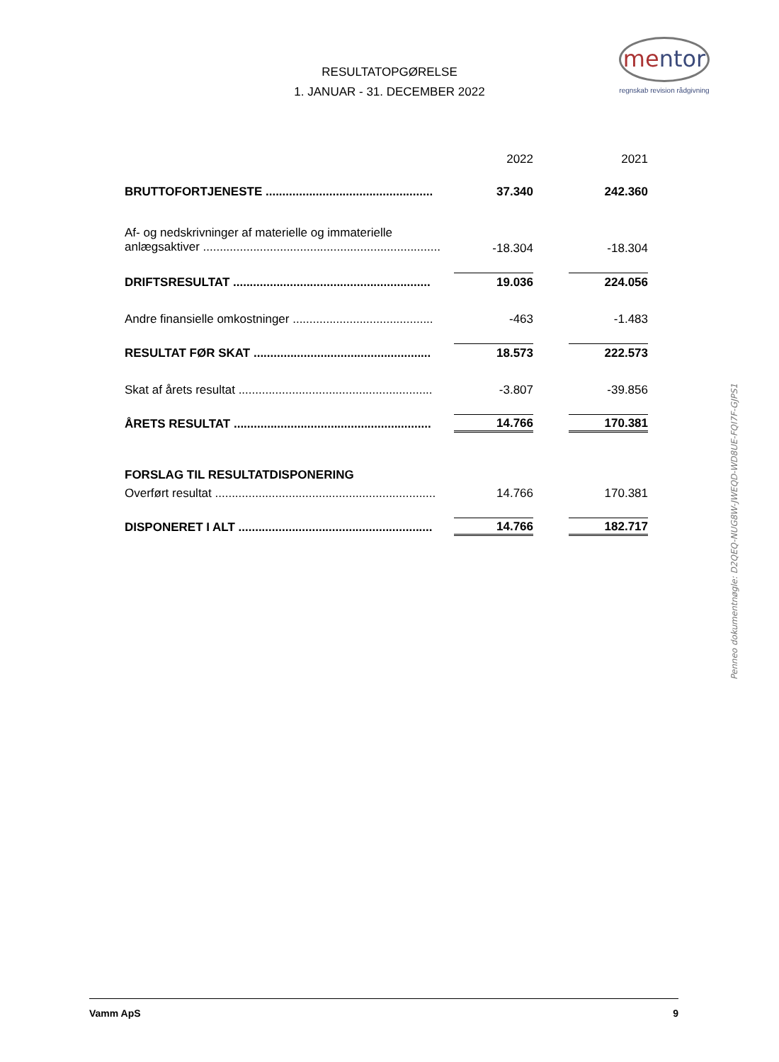RESULTATOPGØRELSE
1. JANUAR - 31. DECEMBER 2022
mentor
regnskab revision rådgivning
| | 2022 | | 2021 |
| BRUTTOFORTJENESTE .................................................. | 37.340 | | 242.360 |
| Af- og nedskrivninger af materielle og immaterielle anlægsaktiver ....................................................................... | -18.304 | | -18.304 |
| DRIFTSRESULTAT ........................................................... | 19.036 | | 224.056 |
| Andre finansielle omkostninger .......................................... | -463 | | -1.483 |
| RESULTAT FØR SKAT ..................................................... | 18.573 | | 222.573 |
| Skat af årets resultat .......................................................... | -3.807 | | -39.856 |
| ÅRETS RESULTAT ........................................................... | 14.766 | | 170.381 |
| FORSLAG TIL RESULTATDISPONERING | | | |
| Overført resultat .................................................................. | 14.766 | | 170.381 |
| DISPONERET I ALT .......................................................... | 14.766 | | 182.717 |
Penneo dokumentnøgle: D2QEQ-NUG8W-JWEQD-WD8UE-FQI7F-GJPS1
Vamm ApS 9